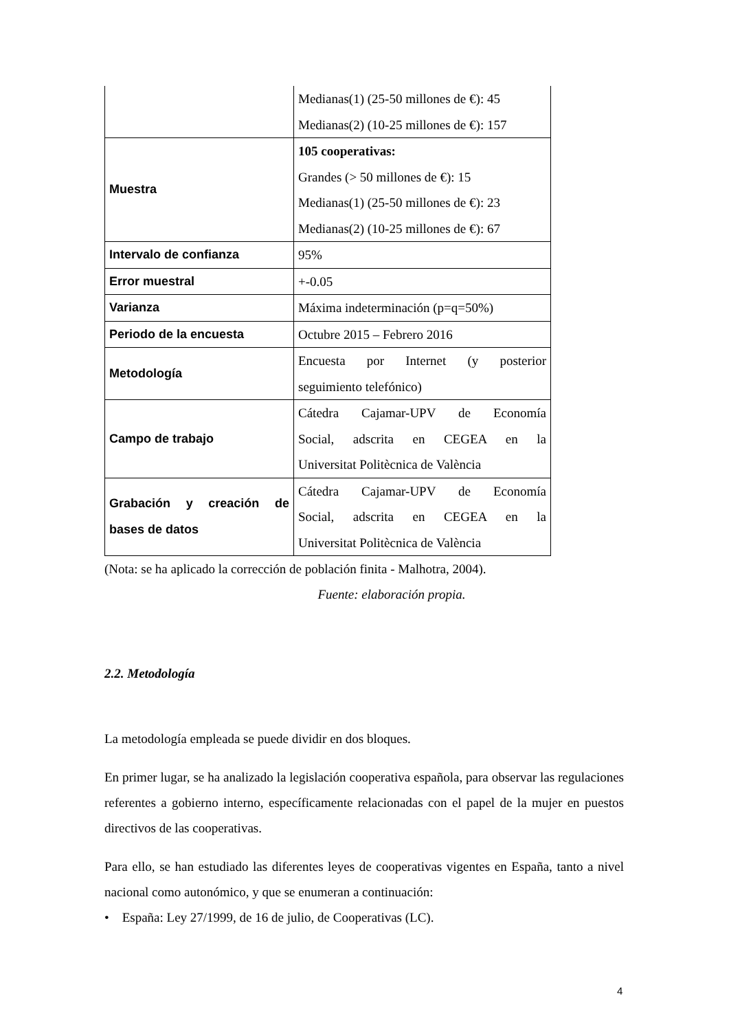| | Medianas(1) (25-50 millones de €): 45 Medianas(2) (10-25 millones de €): 157 |
| Muestra | 105 cooperativas: Grandes (> 50 millones de €): 15 Medianas(1) (25-50 millones de €): 23 Medianas(2) (10-25 millones de €): 67 |
| Intervalo de confianza | 95% |
| Error muestral | +-0.05 |
| Varianza | Máxima indeterminación (p=q=50%) |
| Periodo de la encuesta | Octubre 2015 – Febrero 2016 |
| Metodología | Encuesta por Internet (y posterior seguimiento telefónico) |
| Campo de trabajo | Cátedra Cajamar-UPV de Economía Social, adscrita en CEGEA en la Universitat Politècnica de València |
| Grabación y creación de bases de datos | Cátedra Cajamar-UPV de Economía Social, adscrita en CEGEA en la Universitat Politècnica de València |
(Nota: se ha aplicado la corrección de población finita - Malhotra, 2004).
Fuente: elaboración propia.
2.2. Metodología
La metodología empleada se puede dividir en dos bloques.
En primer lugar, se ha analizado la legislación cooperativa española, para observar las regulaciones referentes a gobierno interno, específicamente relacionadas con el papel de la mujer en puestos directivos de las cooperativas.
Para ello, se han estudiado las diferentes leyes de cooperativas vigentes en España, tanto a nivel nacional como autonómico, y que se enumeran a continuación:
• España: Ley 27/1999, de 16 de julio, de Cooperativas (LC).
4